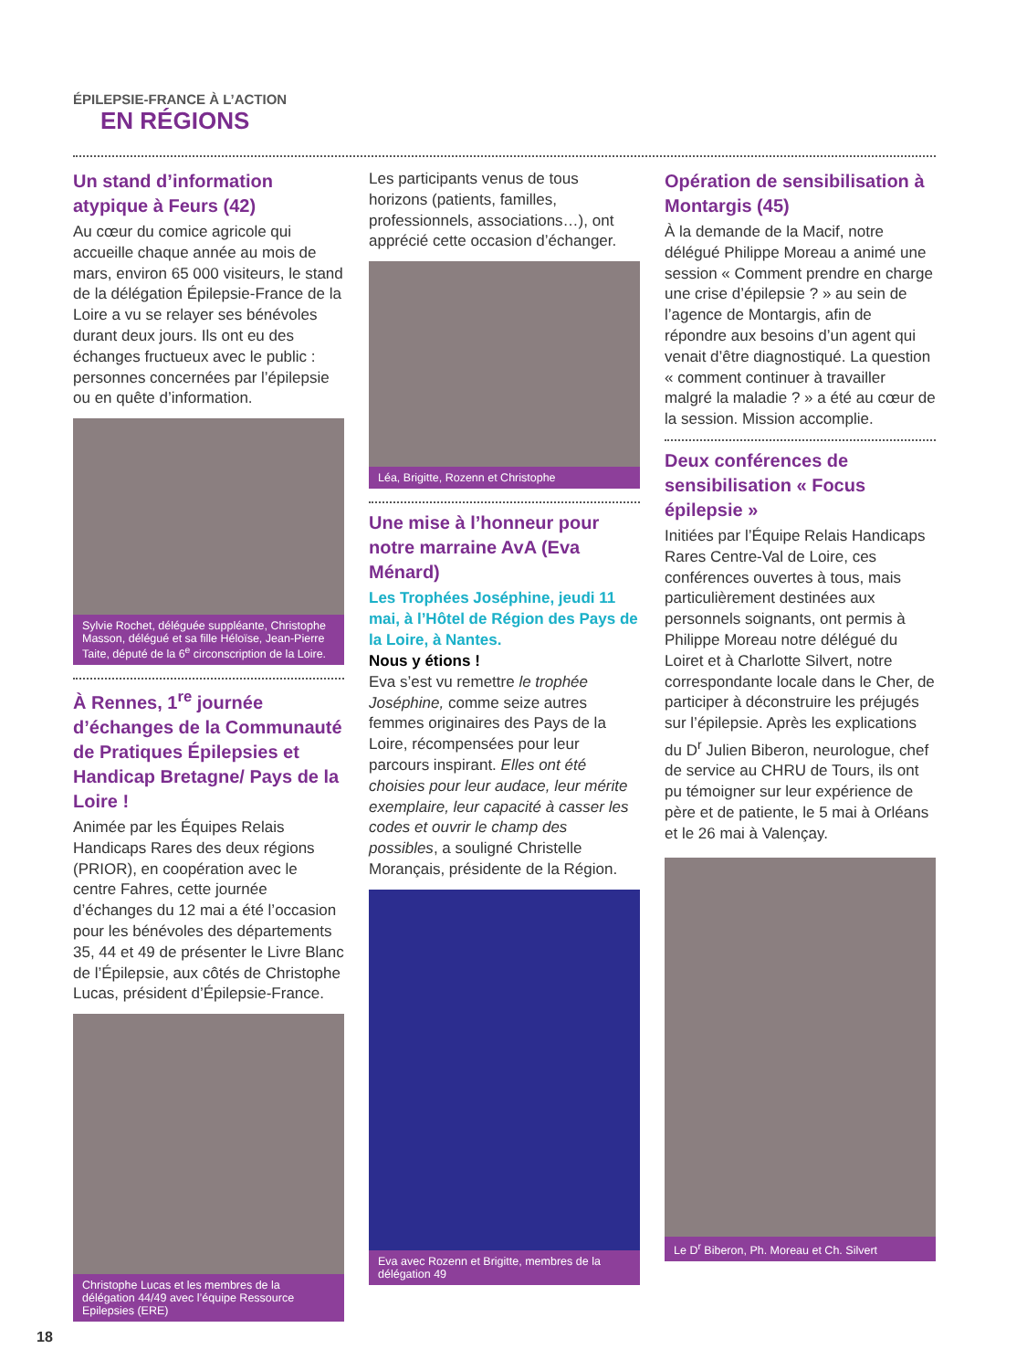ÉPILEPSIE-FRANCE À L’ACTION
EN RÉGIONS
Un stand d’information atypique à Feurs (42)
Au cœur du comice agricole qui accueille chaque année au mois de mars, environ 65 000 visiteurs, le stand de la délégation Épilepsie-France de la Loire a vu se relayer ses bénévoles durant deux jours. Ils ont eu des échanges fructueux avec le public : personnes concernées par l’épilepsie ou en quête d’information.
Sylvie Rochet, déléguée suppléante, Christophe Masson, délégué et sa fille Héloïse, Jean-Pierre Taite, député de la 6<sup>e</sup> circonscription de la Loire.
À Rennes, 1<sup>re</sup> journée d’échanges de la Communauté de Pratiques Épilepsies et Handicap Bretagne/ Pays de la Loire !
Animée par les Équipes Relais Handicaps Rares des deux régions (PRIOR), en coopération avec le centre Fahres, cette journée d’échanges du 12 mai a été l’occasion pour les bénévoles des départements 35, 44 et 49 de présenter le Livre Blanc de l’Épilepsie, aux côtés de Christophe Lucas, président d’Épilepsie-France.
Christophe Lucas et les membres de la délégation 44/49 avec l’équipe Ressource Epilepsies (ERE)
Les participants venus de tous horizons (patients, familles, professionnels, associations…), ont apprécié cette occasion d’échanger.
Léa, Brigitte, Rozenn et Christophe
Une mise à l’honneur pour notre marraine AvA (Eva Ménard)
Les Trophées Joséphine, jeudi 11 mai, à l’Hôtel de Région des Pays de la Loire, à Nantes.
Nous y étions !
Eva s’est vu remettre le trophée Joséphine, comme seize autres femmes originaires des Pays de la Loire, récompensées pour leur parcours inspirant. Elles ont été choisies pour leur audace, leur mérite exemplaire, leur capacité à casser les codes et ouvrir le champ des possibles, a souligné Christelle Morançais, présidente de la Région.
Eva avec Rozenn et Brigitte, membres de la délégation 49
Opération de sensibilisation à Montargis (45)
À la demande de la Macif, notre délégué Philippe Moreau a animé une session « Comment prendre en charge une crise d’épilepsie ? » au sein de l’agence de Montargis, afin de répondre aux besoins d’un agent qui venait d’être diagnostiqué. La question « comment continuer à travailler malgré la maladie ? » a été au cœur de la session. Mission accomplie.
Deux conférences de sensibilisation « Focus épilepsie »
Initiées par l’Équipe Relais Handicaps Rares Centre-Val de Loire, ces conférences ouvertes à tous, mais particulièrement destinées aux personnels soignants, ont permis à Philippe Moreau notre délégué du Loiret et à Charlotte Silvert, notre correspondante locale dans le Cher, de participer à déconstruire les préjugés sur l’épilepsie. Après les explications du D<sup>r</sup> Julien Biberon, neurologue, chef de service au CHRU de Tours, ils ont pu témoigner sur leur expérience de père et de patiente, le 5 mai à Orléans et le 26 mai à Valençay.
Le D<sup>r</sup> Biberon, Ph. Moreau et Ch. Silvert
18